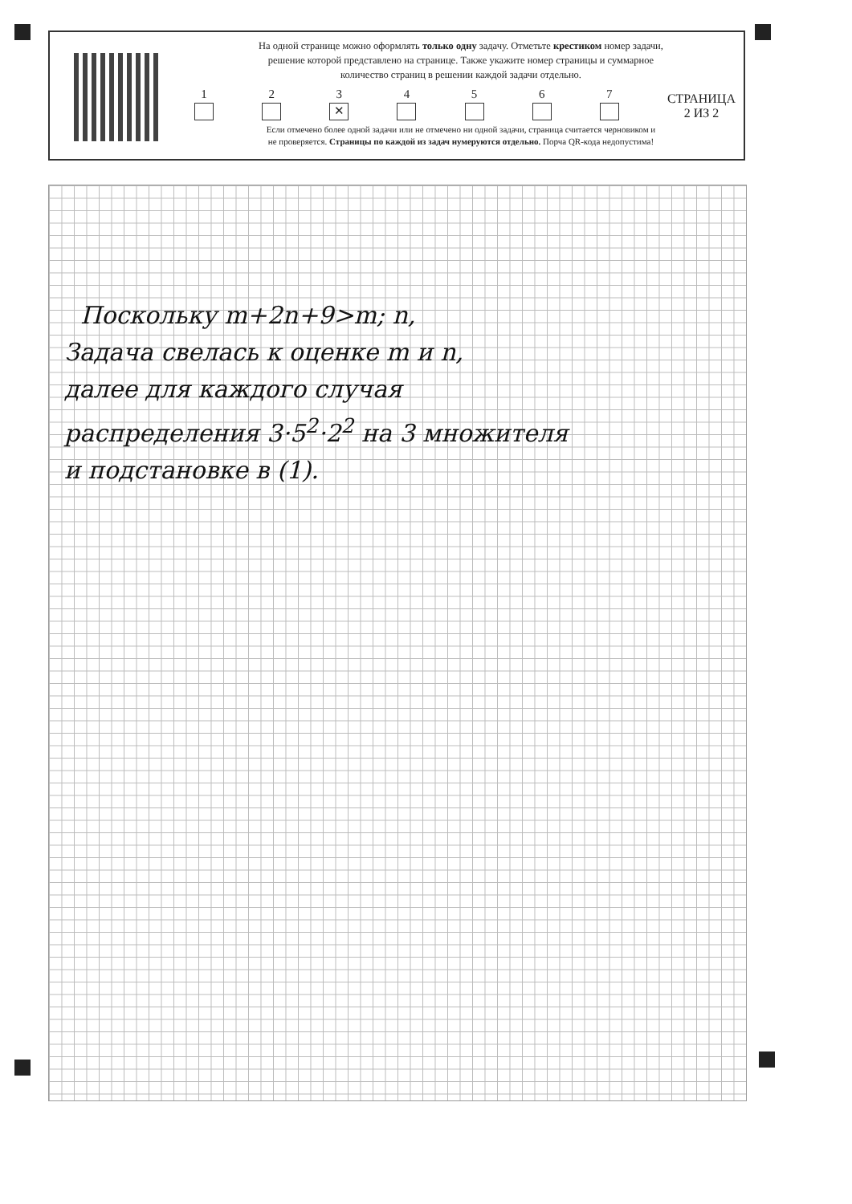На одной странице можно оформлять только одну задачу. Отметьте крестиком номер задачи,
решение которой представлено на странице. Также укажите номер страницы и суммарное
количество страниц в решении каждой задачи отдельно.
1
2
3
✕
4
5
6
7
СТРАНИЦА
2 ИЗ 2
Если отмечено более одной задачи или не отмечено ни одной задачи, страница считается черновиком и
не проверяется. Страницы по каждой из задач нумеруются отдельно. Порча QR-кода недопустима!
Поскольку m+2n+9>m; n,
Задача свелась к оценке m и n,
далее для каждого случая
распределения 3·5<sup>2</sup>·2<sup>2</sup> на 3 множителя
и подстановке в (1).